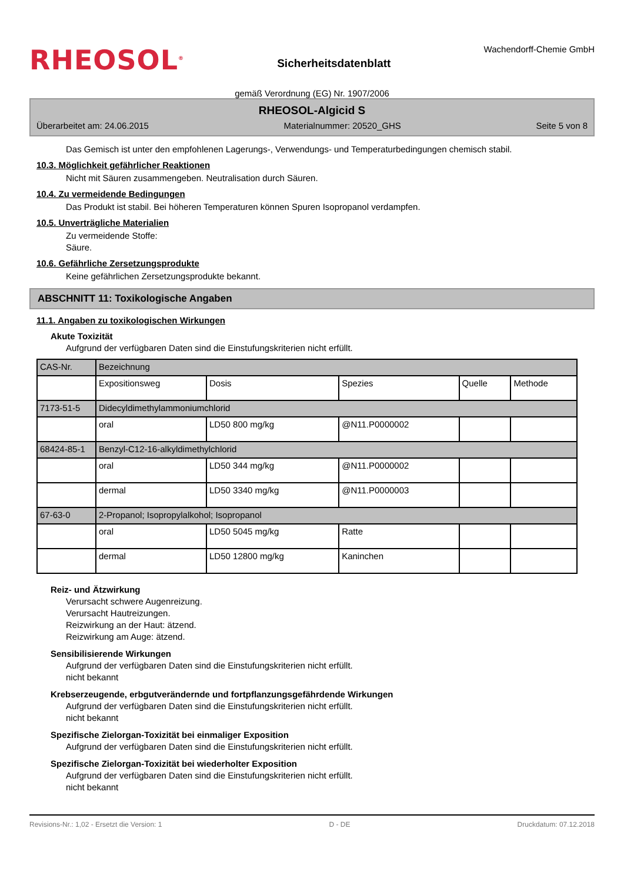RHEOSOL<sup>®</sup>
Sicherheitsdatenblatt
Wachendorff-Chemie GmbH
gemäß Verordnung (EG) Nr. 1907/2006
RHEOSOL-Algicid S
Überarbeitet am: 24.06.2015 Materialnummer: 20520_GHS Seite 5 von 8
Das Gemisch ist unter den empfohlenen Lagerungs-, Verwendungs- und Temperaturbedingungen chemisch stabil.
10.3. Möglichkeit gefährlicher Reaktionen
Nicht mit Säuren zusammengeben. Neutralisation durch Säuren.
10.4. Zu vermeidende Bedingungen
Das Produkt ist stabil. Bei höheren Temperaturen können Spuren Isopropanol verdampfen.
10.5. Unverträgliche Materialien
Zu vermeidende Stoffe:
Säure.
10.6. Gefährliche Zersetzungsprodukte
Keine gefährlichen Zersetzungsprodukte bekannt.
ABSCHNITT 11: Toxikologische Angaben
11.1. Angaben zu toxikologischen Wirkungen
Akute Toxizität
Aufgrund der verfügbaren Daten sind die Einstufungskriterien nicht erfüllt.
| CAS-Nr. | Bezeichnung | | | | |
| | Expositionsweg | Dosis | Spezies | Quelle | Methode |
| 7173-51-5 | Didecyldimethylammoniumchlorid | | | | |
| | oral | LD50 800 mg/kg | @N11.P0000002 | | |
| 68424-85-1 | Benzyl-C12-16-alkyldimethylchlorid | | | | |
| | oral | LD50 344 mg/kg | @N11.P0000002 | | |
| | dermal | LD50 3340 mg/kg | @N11.P0000003 | | |
| 67-63-0 | 2-Propanol; Isopropylalkohol; Isopropanol | | | | |
| | oral | LD50 5045 mg/kg | Ratte | | |
| | dermal | LD50 12800 mg/kg | Kaninchen | | |
Reiz- und Ätzwirkung
Verursacht schwere Augenreizung.
Verursacht Hautreizungen.
Reizwirkung an der Haut: ätzend.
Reizwirkung am Auge: ätzend.
Sensibilisierende Wirkungen
Aufgrund der verfügbaren Daten sind die Einstufungskriterien nicht erfüllt.
nicht bekannt
Krebserzeugende, erbgutverändernde und fortpflanzungsgefährdende Wirkungen
Aufgrund der verfügbaren Daten sind die Einstufungskriterien nicht erfüllt.
nicht bekannt
Spezifische Zielorgan-Toxizität bei einmaliger Exposition
Aufgrund der verfügbaren Daten sind die Einstufungskriterien nicht erfüllt.
Spezifische Zielorgan-Toxizität bei wiederholter Exposition
Aufgrund der verfügbaren Daten sind die Einstufungskriterien nicht erfüllt.
nicht bekannt
Revisions-Nr.: 1,02 - Ersetzt die Version: 1 D - DE Druckdatum: 07.12.2018